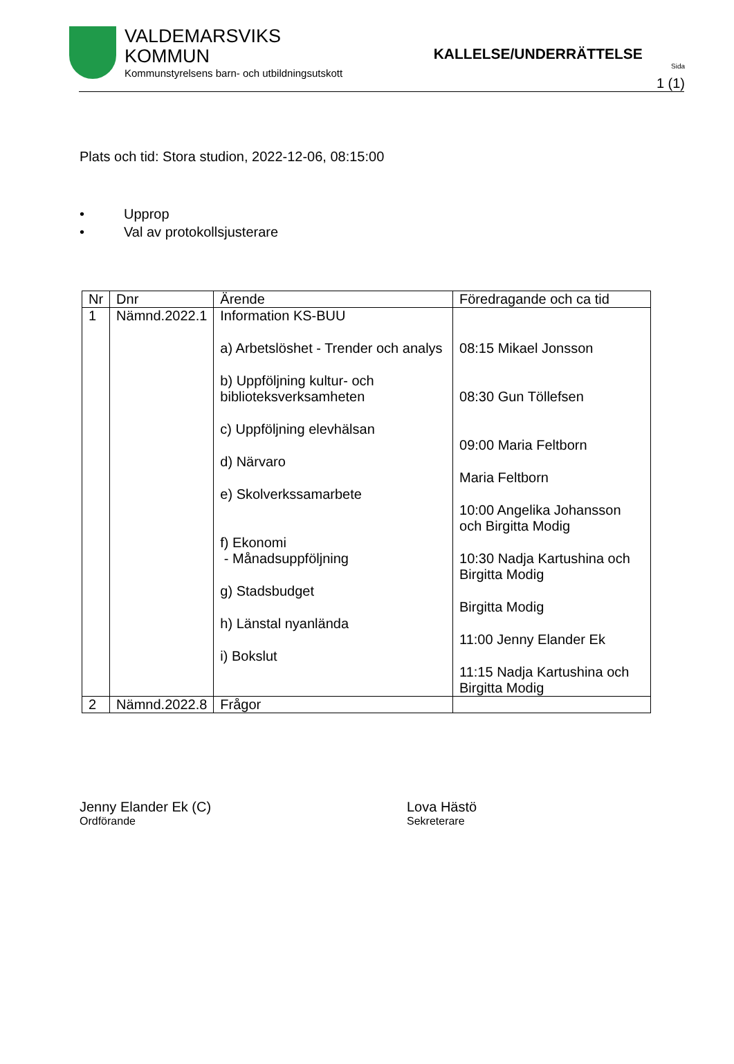VALDEMARSVIKS
KOMMUN
Kommunstyrelsens barn- och utbildningsutskott
KALLELSE/UNDERRÄTTELSE
Sida
1 (1)
Plats och tid: Stora studion, 2022-12-06, 08:15:00
• Upprop
• Val av protokollsjusterare
| Nr | Dnr | Ärende | Föredragande och ca tid |
| --- | --- | --- | --- |
| 1 | Nämnd.2022.1 | Information KS-BUU a) Arbetslöshet - Trender och analys b) Uppföljning kultur- och biblioteksverksamheten c) Uppföljning elevhälsan d) Närvaro e) Skolverkssamarbete f) Ekonomi - Månadsuppföljning g) Stadsbudget h) Länstal nyanlända i) Bokslut | 08:15 Mikael Jonsson 08:30 Gun Töllefsen 09:00 Maria Feltborn Maria Feltborn 10:00 Angelika Johansson och Birgitta Modig 10:30 Nadja Kartushina och Birgitta Modig Birgitta Modig 11:00 Jenny Elander Ek 11:15 Nadja Kartushina och Birgitta Modig |
| 2 | Nämnd.2022.8 | Frågor | |
Jenny Elander Ek (C)
Ordförande
Lova Hästö
Sekreterare